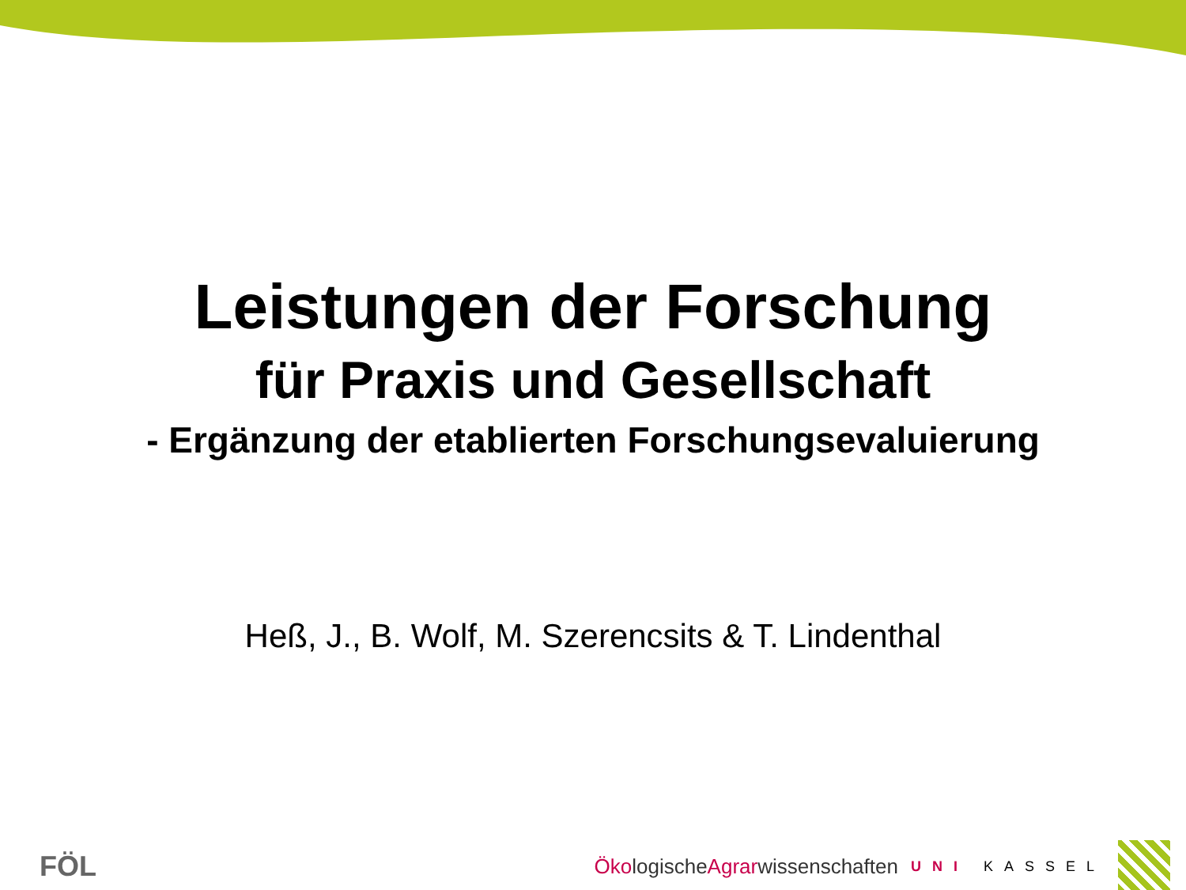Leistungen der Forschung
für Praxis und Gesellschaft
- Ergänzung der etablierten Forschungsevaluierung
Heß, J., B. Wolf, M. Szerencsits & T. Lindenthal
FÖL
Öko logische Agrar wissenschaften UNI KASSEL